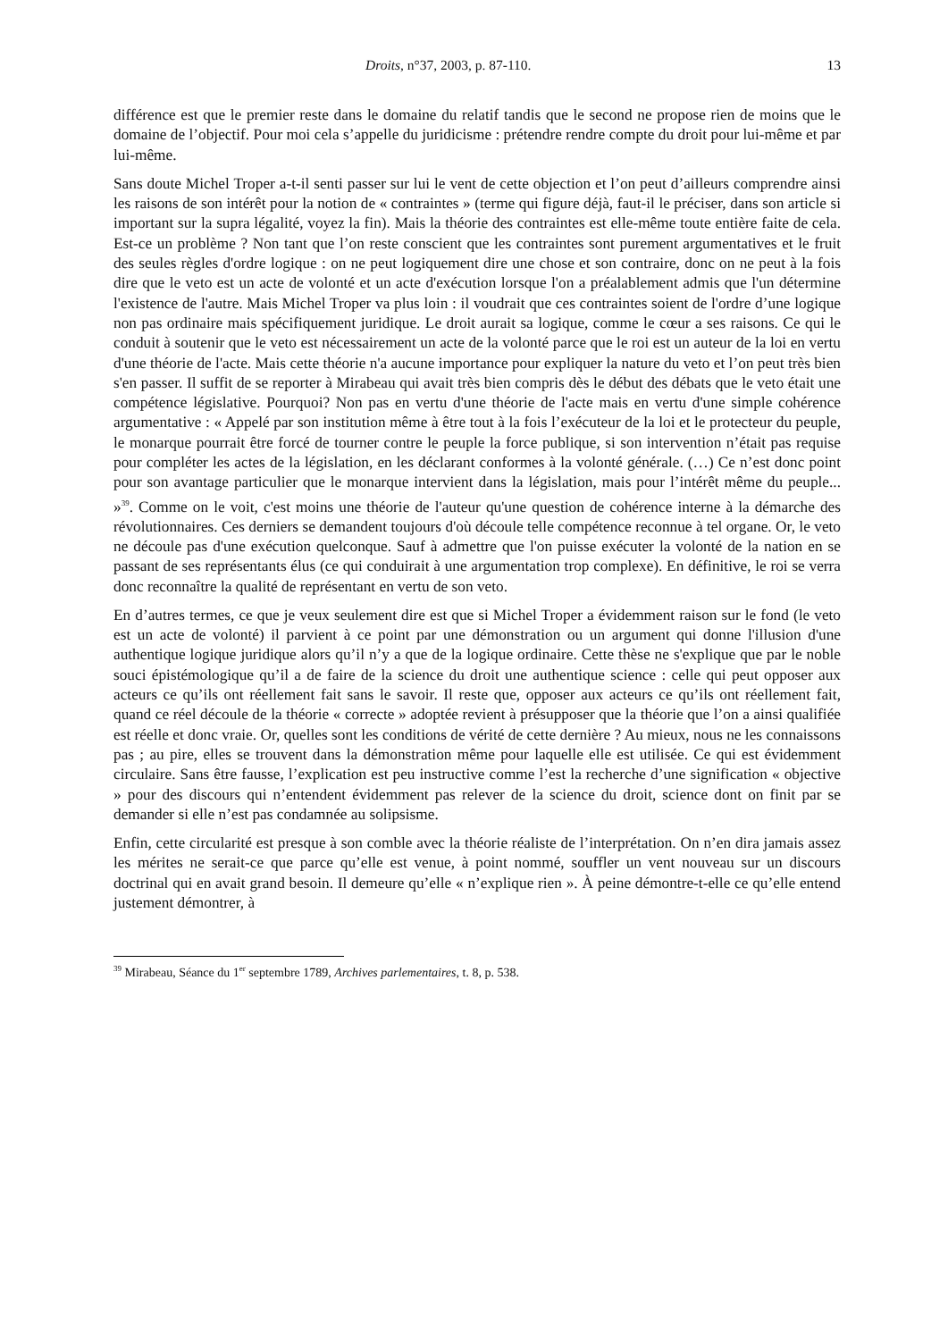Droits, n°37, 2003, p. 87-110. 13
différence est que le premier reste dans le domaine du relatif tandis que le second ne propose rien de moins que le domaine de l’objectif. Pour moi cela s’appelle du juridicisme : prétendre rendre compte du droit pour lui-même et par lui-même.
Sans doute Michel Troper a-t-il senti passer sur lui le vent de cette objection et l’on peut d’ailleurs comprendre ainsi les raisons de son intérêt pour la notion de « contraintes » (terme qui figure déjà, faut-il le préciser, dans son article si important sur la supra légalité, voyez la fin). Mais la théorie des contraintes est elle-même toute entière faite de cela. Est-ce un problème ? Non tant que l’on reste conscient que les contraintes sont purement argumentatives et le fruit des seules règles d'ordre logique : on ne peut logiquement dire une chose et son contraire, donc on ne peut à la fois dire que le veto est un acte de volonté et un acte d'exécution lorsque l'on a préalablement admis que l'un détermine l'existence de l'autre. Mais Michel Troper va plus loin : il voudrait que ces contraintes soient de l'ordre d’une logique non pas ordinaire mais spécifiquement juridique. Le droit aurait sa logique, comme le cœur a ses raisons. Ce qui le conduit à soutenir que le veto est nécessairement un acte de la volonté parce que le roi est un auteur de la loi en vertu d'une théorie de l'acte. Mais cette théorie n'a aucune importance pour expliquer la nature du veto et l’on peut très bien s'en passer. Il suffit de se reporter à Mirabeau qui avait très bien compris dès le début des débats que le veto était une compétence législative. Pourquoi? Non pas en vertu d'une théorie de l'acte mais en vertu d'une simple cohérence argumentative : « Appelé par son institution même à être tout à la fois l’exécuteur de la loi et le protecteur du peuple, le monarque pourrait être forcé de tourner contre le peuple la force publique, si son intervention n’était pas requise pour compléter les actes de la législation, en les déclarant conformes à la volonté générale. (…) Ce n’est donc point pour son avantage particulier que le monarque intervient dans la législation, mais pour l’intérêt même du peuple... »<sup>39</sup>. Comme on le voit, c'est moins une théorie de l'auteur qu'une question de cohérence interne à la démarche des révolutionnaires. Ces derniers se demandent toujours d'où découle telle compétence reconnue à tel organe. Or, le veto ne découle pas d'une exécution quelconque. Sauf à admettre que l'on puisse exécuter la volonté de la nation en se passant de ses représentants élus (ce qui conduirait à une argumentation trop complexe). En définitive, le roi se verra donc reconnaître la qualité de représentant en vertu de son veto.
En d’autres termes, ce que je veux seulement dire est que si Michel Troper a évidemment raison sur le fond (le veto est un acte de volonté) il parvient à ce point par une démonstration ou un argument qui donne l'illusion d'une authentique logique juridique alors qu’il n’y a que de la logique ordinaire. Cette thèse ne s'explique que par le noble souci épistémologique qu’il a de faire de la science du droit une authentique science : celle qui peut opposer aux acteurs ce qu’ils ont réellement fait sans le savoir. Il reste que, opposer aux acteurs ce qu’ils ont réellement fait, quand ce réel découle de la théorie « correcte » adoptée revient à présupposer que la théorie que l’on a ainsi qualifiée est réelle et donc vraie. Or, quelles sont les conditions de vérité de cette dernière ? Au mieux, nous ne les connaissons pas ; au pire, elles se trouvent dans la démonstration même pour laquelle elle est utilisée. Ce qui est évidemment circulaire. Sans être fausse, l’explication est peu instructive comme l’est la recherche d’une signification « objective » pour des discours qui n’entendent évidemment pas relever de la science du droit, science dont on finit par se demander si elle n’est pas condamnée au solipsisme.
Enfin, cette circularité est presque à son comble avec la théorie réaliste de l’interprétation. On n’en dira jamais assez les mérites ne serait-ce que parce qu’elle est venue, à point nommé, souffler un vent nouveau sur un discours doctrinal qui en avait grand besoin. Il demeure qu’elle « n’explique rien ». À peine démontre-t-elle ce qu’elle entend justement démontrer, à
<sup>39</sup> Mirabeau, Séance du 1<sup>er</sup> septembre 1789, Archives parlementaires, t. 8, p. 538.